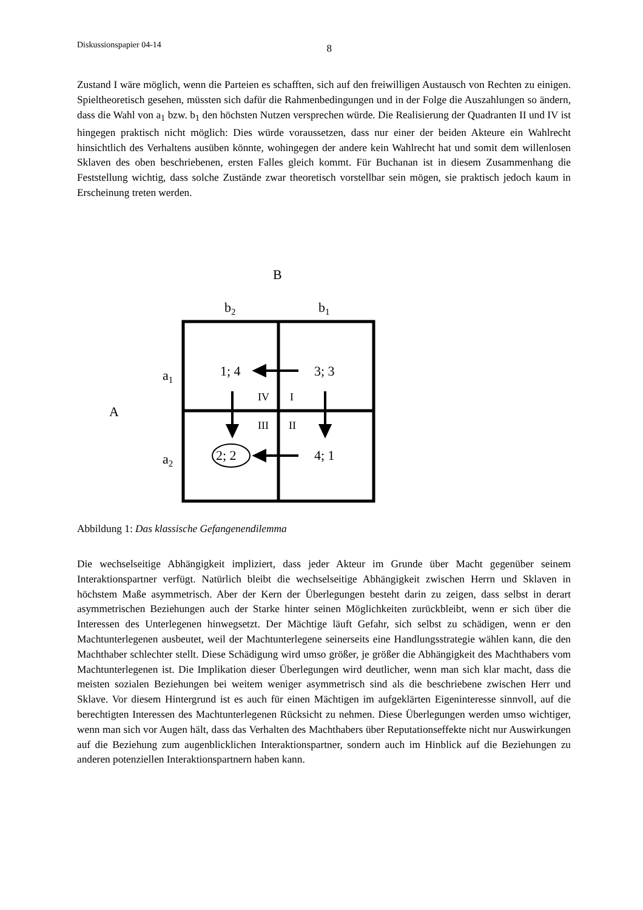Diskussionspapier 04-14 8
Zustand I wäre möglich, wenn die Parteien es schafften, sich auf den freiwilligen Austausch von Rechten zu einigen. Spieltheoretisch gesehen, müssten sich dafür die Rahmenbedingungen und in der Folge die Auszahlungen so ändern, dass die Wahl von a<sub>1</sub> bzw. b<sub>1</sub> den höchsten Nutzen versprechen würde. Die Realisierung der Quadranten II und IV ist hingegen praktisch nicht möglich: Dies würde voraussetzen, dass nur einer der beiden Akteure ein Wahlrecht hinsichtlich des Verhaltens ausüben könnte, wohingegen der andere kein Wahlrecht hat und somit dem willenlosen Sklaven des oben beschriebenen, ersten Falles gleich kommt. Für Buchanan ist in diesem Zusammenhang die Feststellung wichtig, dass solche Zustände zwar theoretisch vorstellbar sein mögen, sie praktisch jedoch kaum in Erscheinung treten werden.
B
b2
b1
A
a1
a2
1; 4
3; 3
2; 2
4; 1
IV
I
III
II
Abbildung 1: Das klassische Gefangenendilemma
Die wechselseitige Abhängigkeit impliziert, dass jeder Akteur im Grunde über Macht gegenüber seinem Interaktionspartner verfügt. Natürlich bleibt die wechselseitige Abhängigkeit zwischen Herrn und Sklaven in höchstem Maße asymmetrisch. Aber der Kern der Überlegungen besteht darin zu zeigen, dass selbst in derart asymmetrischen Beziehungen auch der Starke hinter seinen Möglichkeiten zurückbleibt, wenn er sich über die Interessen des Unterlegenen hinwegsetzt. Der Mächtige läuft Gefahr, sich selbst zu schädigen, wenn er den Machtunterlegenen ausbeutet, weil der Machtunterlegene seinerseits eine Handlungsstrategie wählen kann, die den Machthaber schlechter stellt. Diese Schädigung wird umso größer, je größer die Abhängigkeit des Machthabers vom Machtunterlegenen ist. Die Implikation dieser Überlegungen wird deutlicher, wenn man sich klar macht, dass die meisten sozialen Beziehungen bei weitem weniger asymmetrisch sind als die beschriebene zwischen Herr und Sklave. Vor diesem Hintergrund ist es auch für einen Mächtigen im aufgeklärten Eigeninteresse sinnvoll, auf die berechtigten Interessen des Machtunterlegenen Rücksicht zu nehmen. Diese Überlegungen werden umso wichtiger, wenn man sich vor Augen hält, dass das Verhalten des Machthabers über Reputationseffekte nicht nur Auswirkungen auf die Beziehung zum augenblicklichen Interaktionspartner, sondern auch im Hinblick auf die Beziehungen zu anderen potenziellen Interaktionspartnern haben kann.